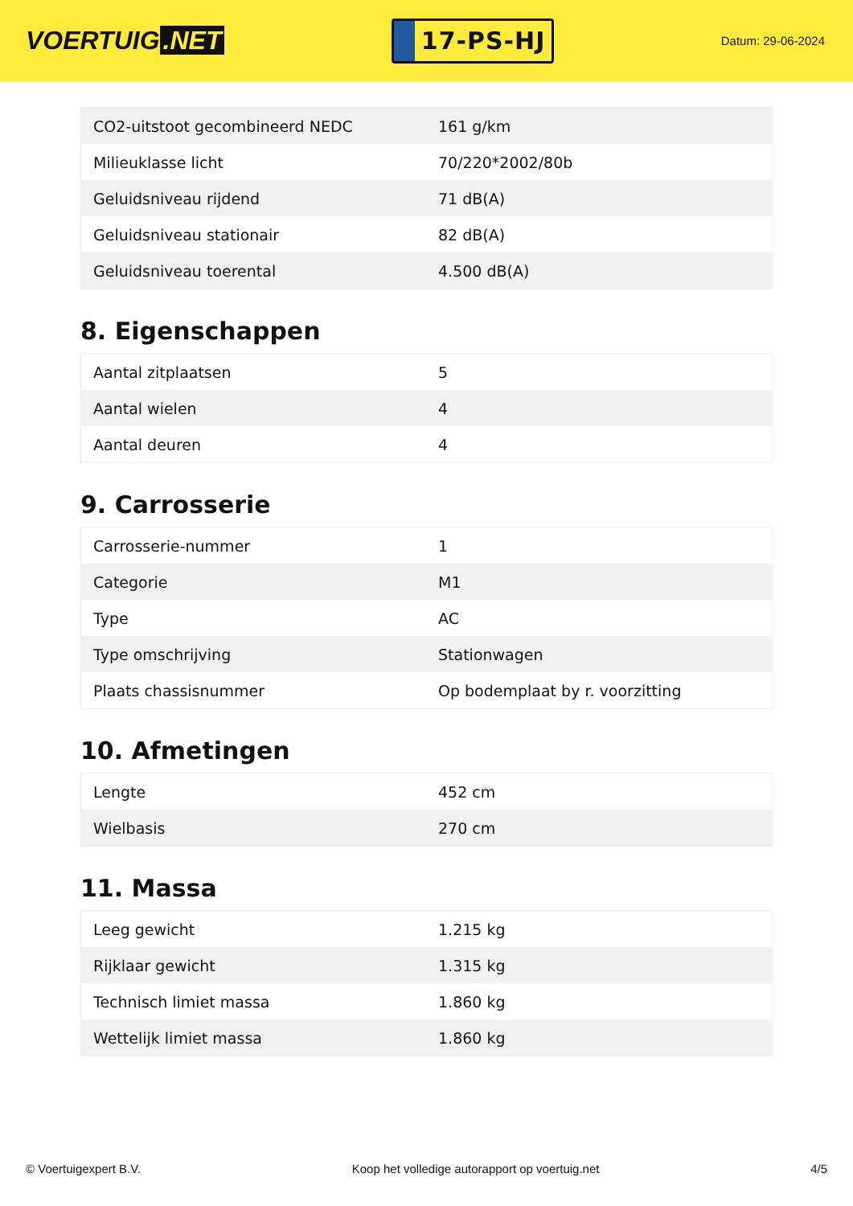VOERTUIG.NET
17-PS-HJ
Datum: 29-06-2024
| CO2-uitstoot gecombineerd NEDC | 161 g/km |
| Milieuklasse licht | 70/220*2002/80b |
| Geluidsniveau rijdend | 71 dB(A) |
| Geluidsniveau stationair | 82 dB(A) |
| Geluidsniveau toerental | 4.500 dB(A) |
8. Eigenschappen
| Aantal zitplaatsen | 5 |
| Aantal wielen | 4 |
| Aantal deuren | 4 |
9. Carrosserie
| Carrosserie-nummer | 1 |
| Categorie | M1 |
| Type | AC |
| Type omschrijving | Stationwagen |
| Plaats chassisnummer | Op bodemplaat by r. voorzitting |
10. Afmetingen
| Lengte | 452 cm |
| Wielbasis | 270 cm |
11. Massa
| Leeg gewicht | 1.215 kg |
| Rijklaar gewicht | 1.315 kg |
| Technisch limiet massa | 1.860 kg |
| Wettelijk limiet massa | 1.860 kg |
© Voertuigexpert B.V. Koop het volledige autorapport op voertuig.net 4/5